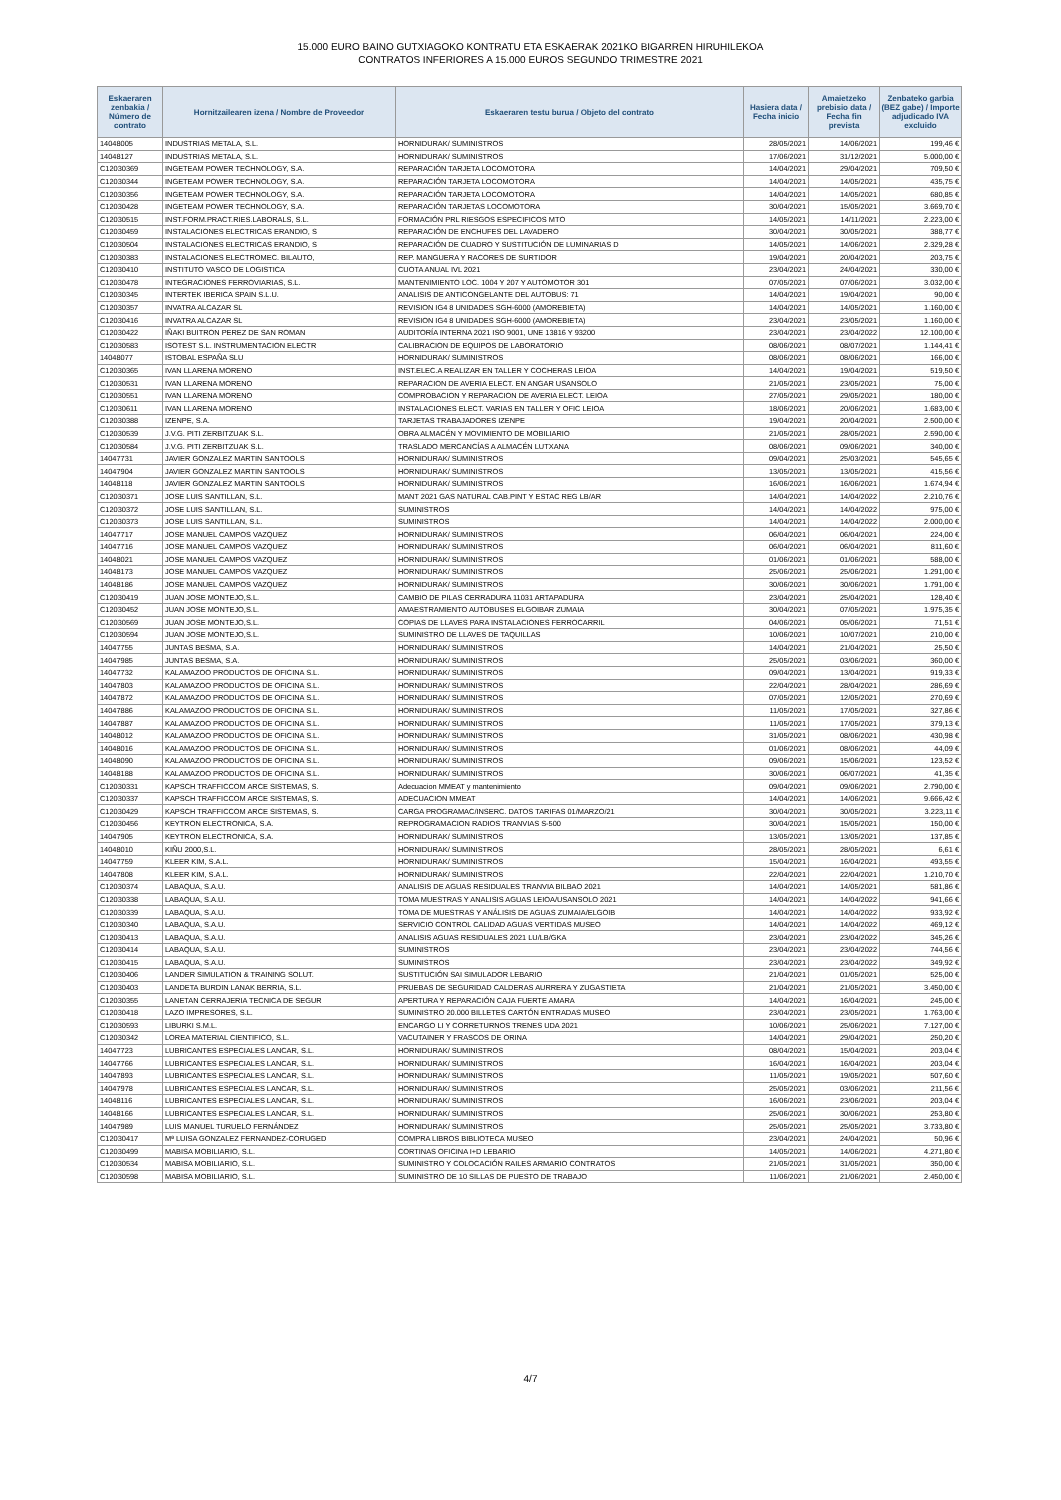15.000 EURO BAINO GUTXIAGOKO KONTRATU ETA ESKAERAK 2021KO BIGARREN HIRUHILEKOA
CONTRATOS INFERIORES A 15.000 EUROS SEGUNDO TRIMESTRE 2021
| Eskaeraren zenbakia / Número de contrato | Hornitzailearen izena / Nombre de Proveedor | Eskaeraren testu burua / Objeto del contrato | Hasiera data / Fecha inicio | Amaietzeko prebisio data / Fecha fin prevista | Zenbateko garbia (BEZ gabe) / Importe adjudicado IVA excluido |
| --- | --- | --- | --- | --- | --- |
| 14048005 | INDUSTRIAS METALA, S.L. | HORNIDURAK/ SUMINISTROS | 28/05/2021 | 14/06/2021 | 199,46 € |
| 14048127 | INDUSTRIAS METALA, S.L. | HORNIDURAK/ SUMINISTROS | 17/06/2021 | 31/12/2021 | 5.000,00 € |
| C12030369 | INGETEAM POWER TECHNOLOGY, S.A. | REPARACIÓN TARJETA LOCOMOTORA | 14/04/2021 | 29/04/2021 | 709,50 € |
| C12030344 | INGETEAM POWER TECHNOLOGY, S.A. | REPARACIÓN TARJETA LOCOMOTORA | 14/04/2021 | 14/05/2021 | 435,75 € |
| C12030356 | INGETEAM POWER TECHNOLOGY, S.A. | REPARACIÓN TARJETA LOCOMOTORA | 14/04/2021 | 14/05/2021 | 680,85 € |
| C12030428 | INGETEAM POWER TECHNOLOGY, S.A. | REPARACIÓN TARJETAS LOCOMOTORA | 30/04/2021 | 15/05/2021 | 3.669,70 € |
| C12030515 | INST.FORM.PRACT.RIES.LABORALS, S.L. | FORMACIÓN PRL RIESGOS ESPECIFICOS MTO | 14/05/2021 | 14/11/2021 | 2.223,00 € |
| C12030459 | INSTALACIONES ELECTRICAS ERANDIO, S | REPARACIÓN DE ENCHUFES DEL LAVADERO | 30/04/2021 | 30/05/2021 | 388,77 € |
| C12030504 | INSTALACIONES ELECTRICAS ERANDIO, S | REPARACIÓN DE CUADRO Y SUSTITUCIÓN DE LUMINARIAS D | 14/05/2021 | 14/06/2021 | 2.329,28 € |
| C12030383 | INSTALACIONES ELECTROMEC. BILAUTO, | REP. MANGUERA Y RACORES DE SURTIDOR | 19/04/2021 | 20/04/2021 | 203,75 € |
| C12030410 | INSTITUTO VASCO DE LOGISTICA | CUOTA ANUAL IVL 2021 | 23/04/2021 | 24/04/2021 | 330,00 € |
| C12030478 | INTEGRACIONES FERROVIARIAS, S.L. | MANTENIMIENTO LOC. 1004 Y 207 Y AUTOMOTOR 301 | 07/05/2021 | 07/06/2021 | 3.032,00 € |
| C12030345 | INTERTEK IBERICA SPAIN S.L.U. | ANALISIS DE ANTICONGELANTE DEL AUTOBUS: 71 | 14/04/2021 | 19/04/2021 | 90,00 € |
| C12030357 | INVATRA ALCAZAR SL | REVISION IG4 8 UNIDADES SGH-6000 (AMOREBIETA) | 14/04/2021 | 14/05/2021 | 1.160,00 € |
| C12030416 | INVATRA ALCAZAR SL | REVISION IG4 8 UNIDADES SGH-6000 (AMOREBIETA) | 23/04/2021 | 23/05/2021 | 1.160,00 € |
| C12030422 | IÑAKI BUITRON PEREZ DE SAN ROMAN | AUDITORÍA INTERNA 2021 ISO 9001, UNE 13816 Y 93200 | 23/04/2021 | 23/04/2022 | 12.100,00 € |
| C12030583 | ISOTEST S.L. INSTRUMENTACION ELECTR | CALIBRACION DE EQUIPOS DE LABORATORIO | 08/06/2021 | 08/07/2021 | 1.144,41 € |
| 14048077 | ISTOBAL ESPAÑA SLU | HORNIDURAK/ SUMINISTROS | 08/06/2021 | 08/06/2021 | 166,00 € |
| C12030365 | IVAN LLARENA MORENO | INST.ELEC.A REALIZAR EN TALLER Y COCHERAS LEIOA | 14/04/2021 | 19/04/2021 | 519,50 € |
| C12030531 | IVAN LLARENA MORENO | REPARACION DE AVERIA ELECT. EN ANGAR USANSOLO | 21/05/2021 | 23/05/2021 | 75,00 € |
| C12030551 | IVAN LLARENA MORENO | COMPROBACION Y REPARACION DE AVERIA ELECT. LEIOA | 27/05/2021 | 29/05/2021 | 180,00 € |
| C12030611 | IVAN LLARENA MORENO | INSTALACIONES ELECT. VARIAS EN TALLER Y OFIC LEIOA | 18/06/2021 | 20/06/2021 | 1.683,00 € |
| C12030388 | IZENPE, S.A. | TARJETAS TRABAJADORES IZENPE | 19/04/2021 | 20/04/2021 | 2.500,00 € |
| C12030539 | J.V.G. PITI ZERBITZUAK S.L. | OBRA ALMACÉN Y MOVIMIENTO DE MOBILIARIO | 21/05/2021 | 28/05/2021 | 2.590,00 € |
| C12030584 | J.V.G. PITI ZERBITZUAK S.L. | TRASLADO MERCANCÍAS A ALMACÉN LUTXANA | 08/06/2021 | 09/06/2021 | 340,00 € |
| 14047731 | JAVIER GONZALEZ MARTIN SANTOOLS | HORNIDURAK/ SUMINISTROS | 09/04/2021 | 25/03/2021 | 545,65 € |
| 14047904 | JAVIER GONZALEZ MARTIN SANTOOLS | HORNIDURAK/ SUMINISTROS | 13/05/2021 | 13/05/2021 | 415,56 € |
| 14048118 | JAVIER GONZALEZ MARTIN SANTOOLS | HORNIDURAK/ SUMINISTROS | 16/06/2021 | 16/06/2021 | 1.674,94 € |
| C12030371 | JOSE LUIS SANTILLAN, S.L. | MANT 2021 GAS NATURAL CAB.PINT Y ESTAC REG LB/AR | 14/04/2021 | 14/04/2022 | 2.210,76 € |
| C12030372 | JOSE LUIS SANTILLAN, S.L. | SUMINISTROS | 14/04/2021 | 14/04/2022 | 975,00 € |
| C12030373 | JOSE LUIS SANTILLAN, S.L. | SUMINISTROS | 14/04/2021 | 14/04/2022 | 2.000,00 € |
| 14047717 | JOSE MANUEL CAMPOS VAZQUEZ | HORNIDURAK/ SUMINISTROS | 06/04/2021 | 06/04/2021 | 224,00 € |
| 14047716 | JOSE MANUEL CAMPOS VAZQUEZ | HORNIDURAK/ SUMINISTROS | 06/04/2021 | 06/04/2021 | 811,60 € |
| 14048021 | JOSE MANUEL CAMPOS VAZQUEZ | HORNIDURAK/ SUMINISTROS | 01/06/2021 | 01/06/2021 | 588,00 € |
| 14048173 | JOSE MANUEL CAMPOS VAZQUEZ | HORNIDURAK/ SUMINISTROS | 25/06/2021 | 25/06/2021 | 1.291,00 € |
| 14048186 | JOSE MANUEL CAMPOS VAZQUEZ | HORNIDURAK/ SUMINISTROS | 30/06/2021 | 30/06/2021 | 1.791,00 € |
| C12030419 | JUAN JOSE MONTEJO,S.L. | CAMBIO DE PILAS CERRADURA 11031 ARTAPADURA | 23/04/2021 | 25/04/2021 | 128,40 € |
| C12030452 | JUAN JOSE MONTEJO,S.L. | AMAESTRAMIENTO AUTOBUSES ELGOIBAR ZUMAIA | 30/04/2021 | 07/05/2021 | 1.975,35 € |
| C12030569 | JUAN JOSE MONTEJO,S.L. | COPIAS DE LLAVES PARA INSTALACIONES FERROCARRIL | 04/06/2021 | 05/06/2021 | 71,51 € |
| C12030594 | JUAN JOSE MONTEJO,S.L. | SUMINISTRO DE LLAVES DE TAQUILLAS | 10/06/2021 | 10/07/2021 | 210,00 € |
| 14047755 | JUNTAS BESMA, S.A. | HORNIDURAK/ SUMINISTROS | 14/04/2021 | 21/04/2021 | 25,50 € |
| 14047985 | JUNTAS BESMA, S.A. | HORNIDURAK/ SUMINISTROS | 25/05/2021 | 03/06/2021 | 360,00 € |
| 14047732 | KALAMAZOO PRODUCTOS DE OFICINA S.L. | HORNIDURAK/ SUMINISTROS | 09/04/2021 | 13/04/2021 | 919,33 € |
| 14047803 | KALAMAZOO PRODUCTOS DE OFICINA S.L. | HORNIDURAK/ SUMINISTROS | 22/04/2021 | 28/04/2021 | 286,69 € |
| 14047872 | KALAMAZOO PRODUCTOS DE OFICINA S.L. | HORNIDURAK/ SUMINISTROS | 07/05/2021 | 12/05/2021 | 270,69 € |
| 14047886 | KALAMAZOO PRODUCTOS DE OFICINA S.L. | HORNIDURAK/ SUMINISTROS | 11/05/2021 | 17/05/2021 | 327,86 € |
| 14047887 | KALAMAZOO PRODUCTOS DE OFICINA S.L. | HORNIDURAK/ SUMINISTROS | 11/05/2021 | 17/05/2021 | 379,13 € |
| 14048012 | KALAMAZOO PRODUCTOS DE OFICINA S.L. | HORNIDURAK/ SUMINISTROS | 31/05/2021 | 08/06/2021 | 430,98 € |
| 14048016 | KALAMAZOO PRODUCTOS DE OFICINA S.L. | HORNIDURAK/ SUMINISTROS | 01/06/2021 | 08/06/2021 | 44,09 € |
| 14048090 | KALAMAZOO PRODUCTOS DE OFICINA S.L. | HORNIDURAK/ SUMINISTROS | 09/06/2021 | 15/06/2021 | 123,52 € |
| 14048188 | KALAMAZOO PRODUCTOS DE OFICINA S.L. | HORNIDURAK/ SUMINISTROS | 30/06/2021 | 06/07/2021 | 41,35 € |
| C12030331 | KAPSCH TRAFFICCOM ARCE SISTEMAS, S. | Adecuacion MMEAT y mantenimiento | 09/04/2021 | 09/06/2021 | 2.790,00 € |
| C12030337 | KAPSCH TRAFFICCOM ARCE SISTEMAS, S. | ADECUACION MMEAT | 14/04/2021 | 14/06/2021 | 9.666,42 € |
| C12030429 | KAPSCH TRAFFICCOM ARCE SISTEMAS, S. | CARGA PROGRAMAC/INSERC. DATOS TARIFAS 01/MARZO/21 | 30/04/2021 | 30/05/2021 | 3.223,11 € |
| C12030456 | KEYTRON ELECTRONICA, S.A. | REPROGRAMACION RADIOS TRANVIAS S-500 | 30/04/2021 | 15/05/2021 | 150,00 € |
| 14047905 | KEYTRON ELECTRONICA, S.A. | HORNIDURAK/ SUMINISTROS | 13/05/2021 | 13/05/2021 | 137,85 € |
| 14048010 | KIÑU 2000,S.L. | HORNIDURAK/ SUMINISTROS | 28/05/2021 | 28/05/2021 | 6,61 € |
| 14047759 | KLEER KIM, S.A.L. | HORNIDURAK/ SUMINISTROS | 15/04/2021 | 16/04/2021 | 493,55 € |
| 14047808 | KLEER KIM, S.A.L. | HORNIDURAK/ SUMINISTROS | 22/04/2021 | 22/04/2021 | 1.210,70 € |
| C12030374 | LABAQUA, S.A.U. | ANALISIS DE AGUAS RESIDUALES TRANVIA BILBAO 2021 | 14/04/2021 | 14/05/2021 | 581,86 € |
| C12030338 | LABAQUA, S.A.U. | TOMA MUESTRAS Y ANALISIS AGUAS LEIOA/USANSOLO 2021 | 14/04/2021 | 14/04/2022 | 941,66 € |
| C12030339 | LABAQUA, S.A.U. | TOMA DE MUESTRAS Y ANÁLISIS DE AGUAS ZUMAIA/ELGOIB | 14/04/2021 | 14/04/2022 | 933,92 € |
| C12030340 | LABAQUA, S.A.U. | SERVICIO CONTROL CALIDAD AGUAS VERTIDAS MUSEO | 14/04/2021 | 14/04/2022 | 469,12 € |
| C12030413 | LABAQUA, S.A.U. | ANALISIS AGUAS RESIDUALES 2021 LU/LB/GKA | 23/04/2021 | 23/04/2022 | 345,26 € |
| C12030414 | LABAQUA, S.A.U. | SUMINISTROS | 23/04/2021 | 23/04/2022 | 744,56 € |
| C12030415 | LABAQUA, S.A.U. | SUMINISTROS | 23/04/2021 | 23/04/2022 | 349,92 € |
| C12030406 | LANDER SIMULATION & TRAINING SOLUT. | SUSTITUCIÓN SAI SIMULADOR LEBARIO | 21/04/2021 | 01/05/2021 | 525,00 € |
| C12030403 | LANDETA BURDIN LANAK BERRIA, S.L. | PRUEBAS DE SEGURIDAD CALDERAS AURRERA Y ZUGASTIETA | 21/04/2021 | 21/05/2021 | 3.450,00 € |
| C12030355 | LANETAN CERRAJERIA TECNICA DE SEGUR | APERTURA Y REPARACIÓN CAJA FUERTE AMARA | 14/04/2021 | 16/04/2021 | 245,00 € |
| C12030418 | LAZO IMPRESORES, S.L. | SUMINISTRO 20.000 BILLETES CARTÓN ENTRADAS MUSEO | 23/04/2021 | 23/05/2021 | 1.763,00 € |
| C12030593 | LIBURKI S.M.L. | ENCARGO LI Y CORRETURNOS TRENES UDA 2021 | 10/06/2021 | 25/06/2021 | 7.127,00 € |
| C12030342 | LOREA MATERIAL CIENTIFICO, S.L. | VACUTAINER Y FRASCOS DE ORINA | 14/04/2021 | 29/04/2021 | 250,20 € |
| 14047723 | LUBRICANTES ESPECIALES LANCAR, S.L. | HORNIDURAK/ SUMINISTROS | 08/04/2021 | 15/04/2021 | 203,04 € |
| 14047766 | LUBRICANTES ESPECIALES LANCAR, S.L. | HORNIDURAK/ SUMINISTROS | 16/04/2021 | 16/04/2021 | 203,04 € |
| 14047893 | LUBRICANTES ESPECIALES LANCAR, S.L. | HORNIDURAK/ SUMINISTROS | 11/05/2021 | 19/05/2021 | 507,60 € |
| 14047978 | LUBRICANTES ESPECIALES LANCAR, S.L. | HORNIDURAK/ SUMINISTROS | 25/05/2021 | 03/06/2021 | 211,56 € |
| 14048116 | LUBRICANTES ESPECIALES LANCAR, S.L. | HORNIDURAK/ SUMINISTROS | 16/06/2021 | 23/06/2021 | 203,04 € |
| 14048166 | LUBRICANTES ESPECIALES LANCAR, S.L. | HORNIDURAK/ SUMINISTROS | 25/06/2021 | 30/06/2021 | 253,80 € |
| 14047989 | LUIS MANUEL TURUELO FERNÁNDEZ | HORNIDURAK/ SUMINISTROS | 25/05/2021 | 25/05/2021 | 3.733,80 € |
| C12030417 | Mª LUISA GONZALEZ FERNANDEZ-CORUGED | COMPRA LIBROS BIBLIOTECA MUSEO | 23/04/2021 | 24/04/2021 | 50,96 € |
| C12030499 | MABISA MOBILIARIO, S.L. | CORTINAS OFICINA I+D LEBARIO | 14/05/2021 | 14/06/2021 | 4.271,80 € |
| C12030534 | MABISA MOBILIARIO, S.L. | SUMINISTRO Y COLOCACIÓN RAILES ARMARIO CONTRATOS | 21/05/2021 | 31/05/2021 | 350,00 € |
| C12030598 | MABISA MOBILIARIO, S.L. | SUMINISTRO DE 10 SILLAS DE PUESTO DE TRABAJO | 11/06/2021 | 21/06/2021 | 2.450,00 € |
4/7